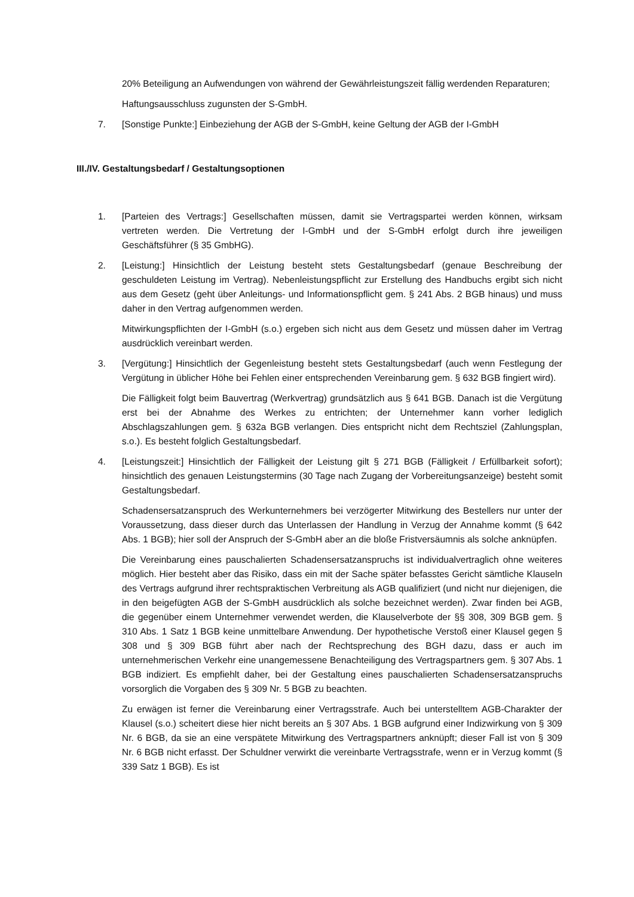20% Beteiligung an Aufwendungen von während der Gewährleistungszeit fällig werdenden Reparaturen;
Haftungsausschluss zugunsten der S-GmbH.
7. [Sonstige Punkte:] Einbeziehung der AGB der S-GmbH, keine Geltung der AGB der I-GmbH
III./IV. Gestaltungsbedarf / Gestaltungsoptionen
1. [Parteien des Vertrags:] Gesellschaften müssen, damit sie Vertragspartei werden können, wirksam vertreten werden. Die Vertretung der I-GmbH und der S-GmbH erfolgt durch ihre jeweiligen Geschäftsführer (§ 35 GmbHG).
2. [Leistung:] Hinsichtlich der Leistung besteht stets Gestaltungsbedarf (genaue Beschreibung der geschuldeten Leistung im Vertrag). Nebenleistungspflicht zur Erstellung des Handbuchs ergibt sich nicht aus dem Gesetz (geht über Anleitungs- und Informationspflicht gem. § 241 Abs. 2 BGB hinaus) und muss daher in den Vertrag aufgenommen werden.
Mitwirkungspflichten der I-GmbH (s.o.) ergeben sich nicht aus dem Gesetz und müssen daher im Vertrag ausdrücklich vereinbart werden.
3. [Vergütung:] Hinsichtlich der Gegenleistung besteht stets Gestaltungsbedarf (auch wenn Festlegung der Vergütung in üblicher Höhe bei Fehlen einer entsprechenden Vereinbarung gem. § 632 BGB fingiert wird).
Die Fälligkeit folgt beim Bauvertrag (Werkvertrag) grundsätzlich aus § 641 BGB. Danach ist die Vergütung erst bei der Abnahme des Werkes zu entrichten; der Unternehmer kann vorher lediglich Abschlagszahlungen gem. § 632a BGB verlangen. Dies entspricht nicht dem Rechtsziel (Zahlungsplan, s.o.). Es besteht folglich Gestaltungsbedarf.
4. [Leistungszeit:] Hinsichtlich der Fälligkeit der Leistung gilt § 271 BGB (Fälligkeit / Erfüllbarkeit sofort); hinsichtlich des genauen Leistungstermins (30 Tage nach Zugang der Vorbereitungsanzeige) besteht somit Gestaltungsbedarf.
Schadensersatzanspruch des Werkunternehmers bei verzögerter Mitwirkung des Bestellers nur unter der Voraussetzung, dass dieser durch das Unterlassen der Handlung in Verzug der Annahme kommt (§ 642 Abs. 1 BGB); hier soll der Anspruch der S-GmbH aber an die bloße Fristversäumnis als solche anknüpfen.
Die Vereinbarung eines pauschalierten Schadensersatzanspruchs ist individualvertraglich ohne weiteres möglich. Hier besteht aber das Risiko, dass ein mit der Sache später befasstes Gericht sämtliche Klauseln des Vertrags aufgrund ihrer rechtspraktischen Verbreitung als AGB qualifiziert (und nicht nur diejenigen, die in den beigefügten AGB der S-GmbH ausdrücklich als solche bezeichnet werden). Zwar finden bei AGB, die gegenüber einem Unternehmer verwendet werden, die Klauselverbote der §§ 308, 309 BGB gem. § 310 Abs. 1 Satz 1 BGB keine unmittelbare Anwendung. Der hypothetische Verstoß einer Klausel gegen § 308 und § 309 BGB führt aber nach der Rechtsprechung des BGH dazu, dass er auch im unternehmerischen Verkehr eine unangemessene Benachteiligung des Vertragspartners gem. § 307 Abs. 1 BGB indiziert. Es empfiehlt daher, bei der Gestaltung eines pauschalierten Schadensersatzanspruchs vorsorglich die Vorgaben des § 309 Nr. 5 BGB zu beachten.
Zu erwägen ist ferner die Vereinbarung einer Vertragsstrafe. Auch bei unterstelltem AGB-Charakter der Klausel (s.o.) scheitert diese hier nicht bereits an § 307 Abs. 1 BGB aufgrund einer Indizwirkung von § 309 Nr. 6 BGB, da sie an eine verspätete Mitwirkung des Vertragspartners anknüpft; dieser Fall ist von § 309 Nr. 6 BGB nicht erfasst. Der Schuldner verwirkt die vereinbarte Vertragsstrafe, wenn er in Verzug kommt (§ 339 Satz 1 BGB). Es ist